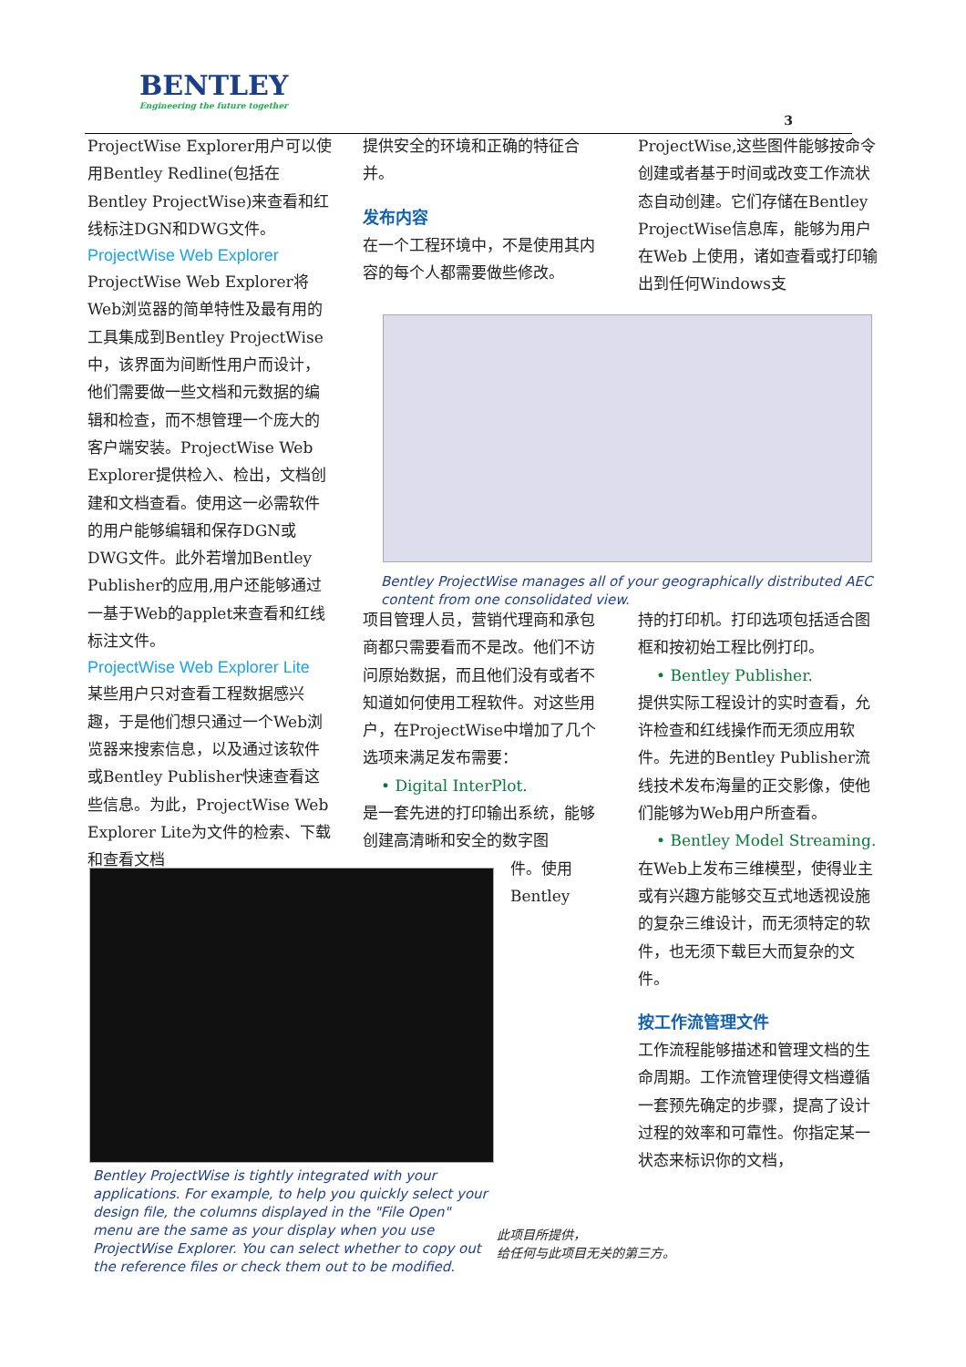BENTLEY
Engineering the future together
3
ProjectWise Explorer用户可以使用Bentley Redline(包括在Bentley ProjectWise)来查看和红线标注DGN和DWG文件。
ProjectWise Web Explorer
ProjectWise Web Explorer将Web浏览器的简单特性及最有用的工具集成到Bentley ProjectWise中，该界面为间断性用户而设计，他们需要做一些文档和元数据的编辑和检查，而不想管理一个庞大的客户端安装。ProjectWise Web Explorer提供检入、检出，文档创建和文档查看。使用这一必需软件的用户能够编辑和保存DGN或DWG文件。此外若增加Bentley Publisher的应用,用户还能够通过一基于Web的applet来查看和红线标注文件。
ProjectWise Web Explorer Lite
某些用户只对查看工程数据感兴趣，于是他们想只通过一个Web浏览器来搜索信息，以及通过该软件或Bentley Publisher快速查看这些信息。为此，ProjectWise Web Explorer Lite为文件的检索、下载和查看文档
提供安全的环境和正确的特征合并。
发布内容
在一个工程环境中，不是使用其内容的每个人都需要做些修改。
ProjectWise,这些图件能够按命令创建或者基于时间或改变工作流状态自动创建。它们存储在Bentley ProjectWise信息库，能够为用户在Web 上使用，诸如查看或打印输出到任何Windows支
Bentley ProjectWise manages all of your geographically distributed AEC content from one consolidated view.
项目管理人员，营销代理商和承包商都只需要看而不是改。他们不访问原始数据，而且他们没有或者不知道如何使用工程软件。对这些用户，在ProjectWise中增加了几个选项来满足发布需要：
• Digital InterPlot.
是一套先进的打印输出系统，能够创建高清晰和安全的数字图
件。使用
Bentley
持的打印机。打印选项包括适合图框和按初始工程比例打印。
• Bentley Publisher.
提供实际工程设计的实时查看，允许检查和红线操作而无须应用软件。先进的Bentley Publisher流线技术发布海量的正交影像，使他们能够为Web用户所查看。
• Bentley Model Streaming.
在Web上发布三维模型，使得业主或有兴趣方能够交互式地透视设施的复杂三维设计，而无须特定的软件，也无须下载巨大而复杂的文件。
按工作流管理文件
工作流程能够描述和管理文档的生命周期。工作流管理使得文档遵循一套预先确定的步骤，提高了设计过程的效率和可靠性。你指定某一状态来标识你的文档，
Bentley ProjectWise is tightly integrated with your applications. For example, to help you quickly select your design file, the columns displayed in the "File Open" menu are the same as your display when you use ProjectWise Explorer. You can select whether to copy out the reference files or check them out to be modified.
此项目所提供，
给任何与此项目无关的第三方。